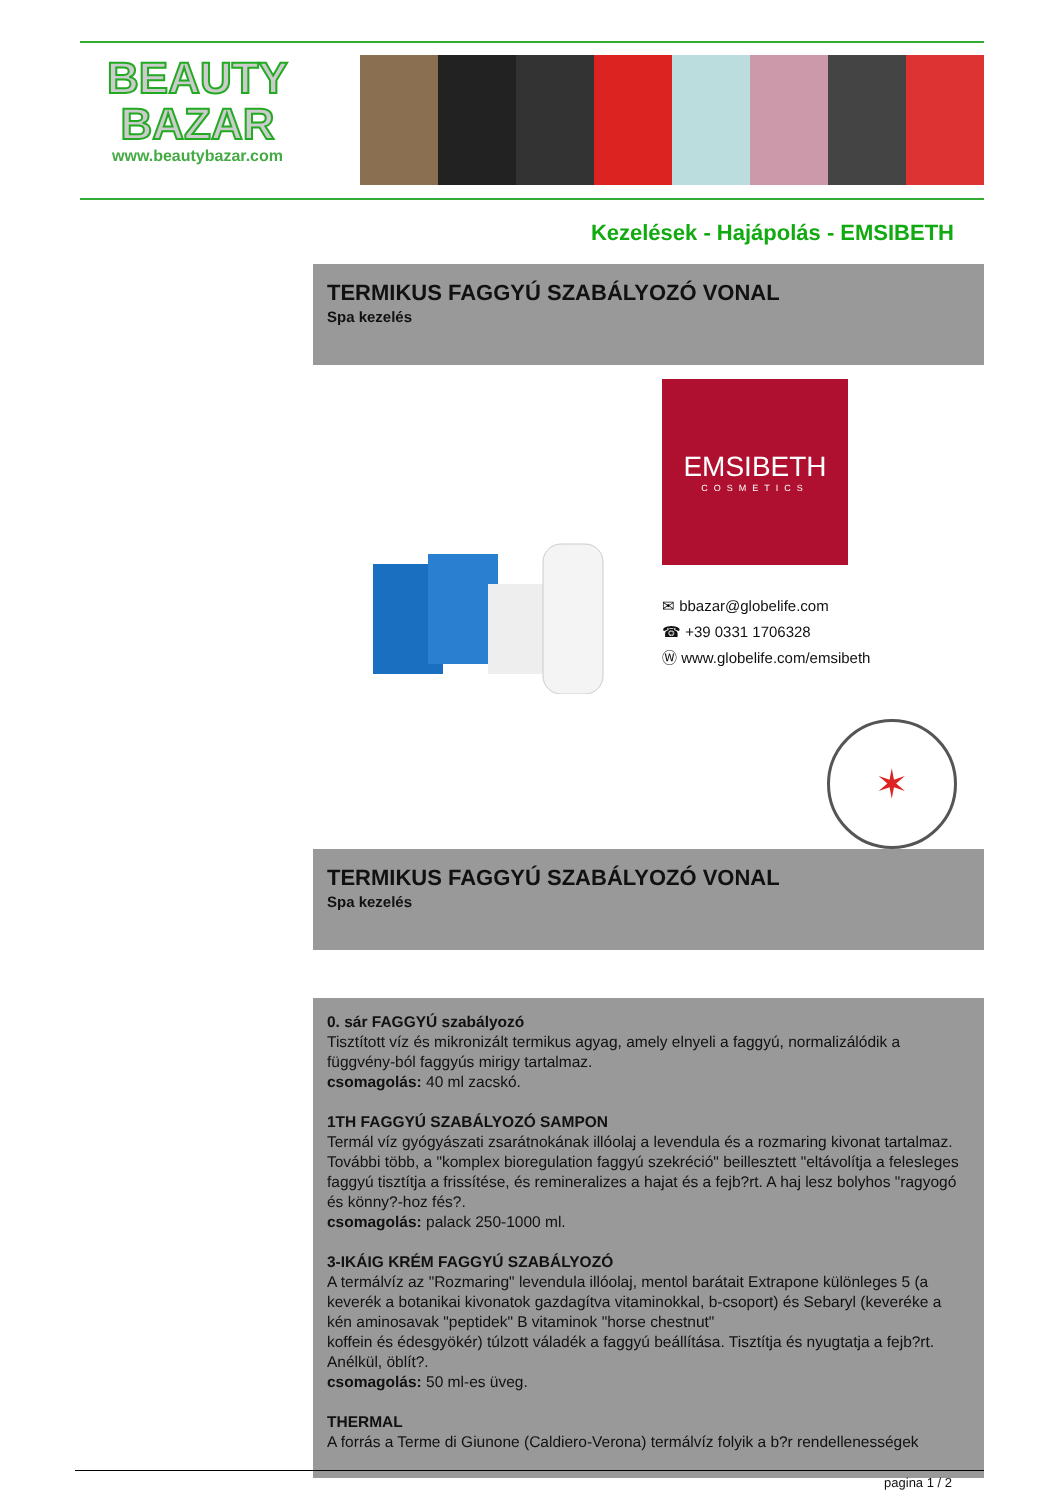BEAUTY
BAZAR
www.beautybazar.com
Kezelések - Hajápolás - EMSIBETH
TERMIKUS FAGGYÚ SZABÁLYOZÓ VONAL
Spa kezelés
EMSIBETH
COSMETICS
✉ bbazar@globelife.com
☎ +39 0331 1706328
Ⓦ www.globelife.com/emsibeth
✶
TERMIKUS FAGGYÚ SZABÁLYOZÓ VONAL
Spa kezelés
0. sár FAGGYÚ szabályozó
Tisztított víz és mikronizált termikus agyag, amely elnyeli a faggyú, normalizálódik a függvény-ból faggyús mirigy tartalmaz.
csomagolás: 40 ml zacskó.
1TH FAGGYÚ SZABÁLYOZÓ SAMPON
Termál víz gyógyászati zsarátnokának illóolaj a levendula és a rozmaring kivonat tartalmaz. További több, a "komplex bioregulation faggyú szekréció" beillesztett "eltávolítja a felesleges faggyú tisztítja a frissítése, és remineralizes a hajat és a fejb?rt. A haj lesz bolyhos "ragyogó és könny?-hoz fés?.
csomagolás: palack 250-1000 ml.
3-IKÁIG KRÉM FAGGYÚ SZABÁLYOZÓ
A termálvíz az "Rozmaring" levendula illóolaj, mentol barátait Extrapone különleges 5 (a keverék a botanikai kivonatok gazdagítva vitaminokkal, b-csoport) és Sebaryl (keveréke a kén aminosavak "peptidek" B vitaminok "horse chestnut"
koffein és édesgyökér) túlzott váladék a faggyú beállítása. Tisztítja és nyugtatja a fejb?rt. Anélkül, öblít?.
csomagolás: 50 ml-es üveg.
THERMAL
A forrás a Terme di Giunone (Caldiero-Verona) termálvíz folyik a b?r rendellenességek
pagina 1 / 2